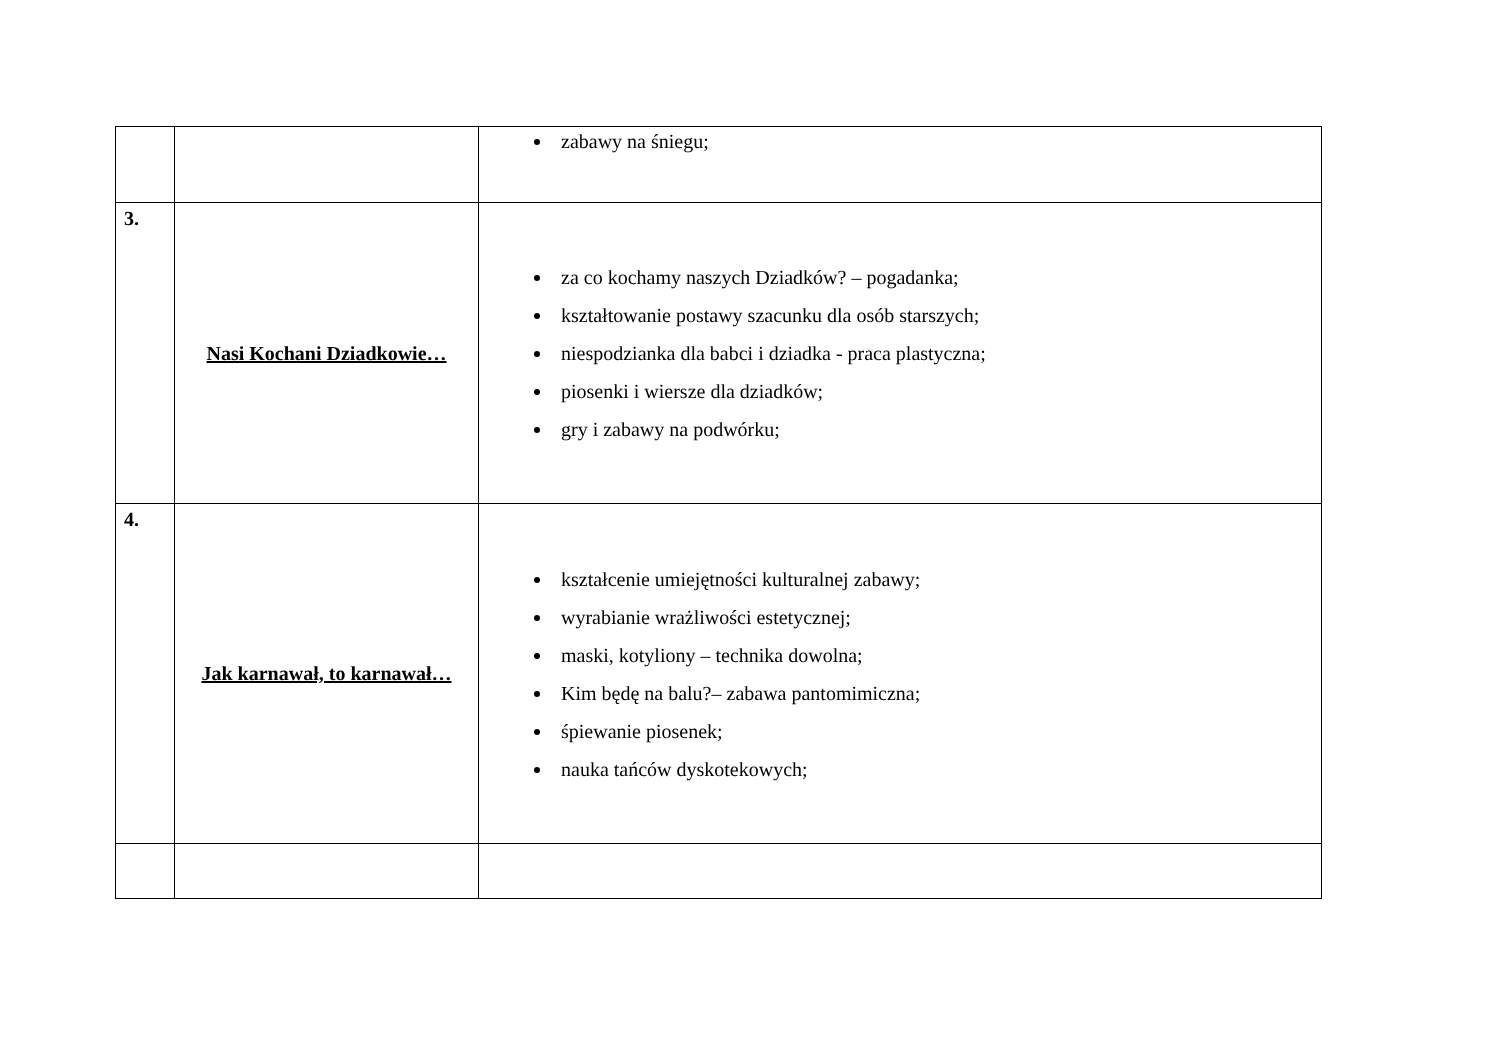| | | zabawy na śniegu; |
| 3. | Nasi Kochani Dziadkowie… | za co kochamy naszych Dziadków? – pogadanka; kształtowanie postawy szacunku dla osób starszych; niespodzianka dla babci i dziadka - praca plastyczna; piosenki i wiersze dla dziadków; gry i zabawy na podwórku; |
| 4. | Jak karnawał, to karnawał… | kształcenie umiejętności kulturalnej zabawy; wyrabianie wrażliwości estetycznej; maski, kotyliony – technika dowolna; Kim będę na balu?– zabawa pantomimiczna; śpiewanie piosenek; nauka tańców dyskotekowych; |